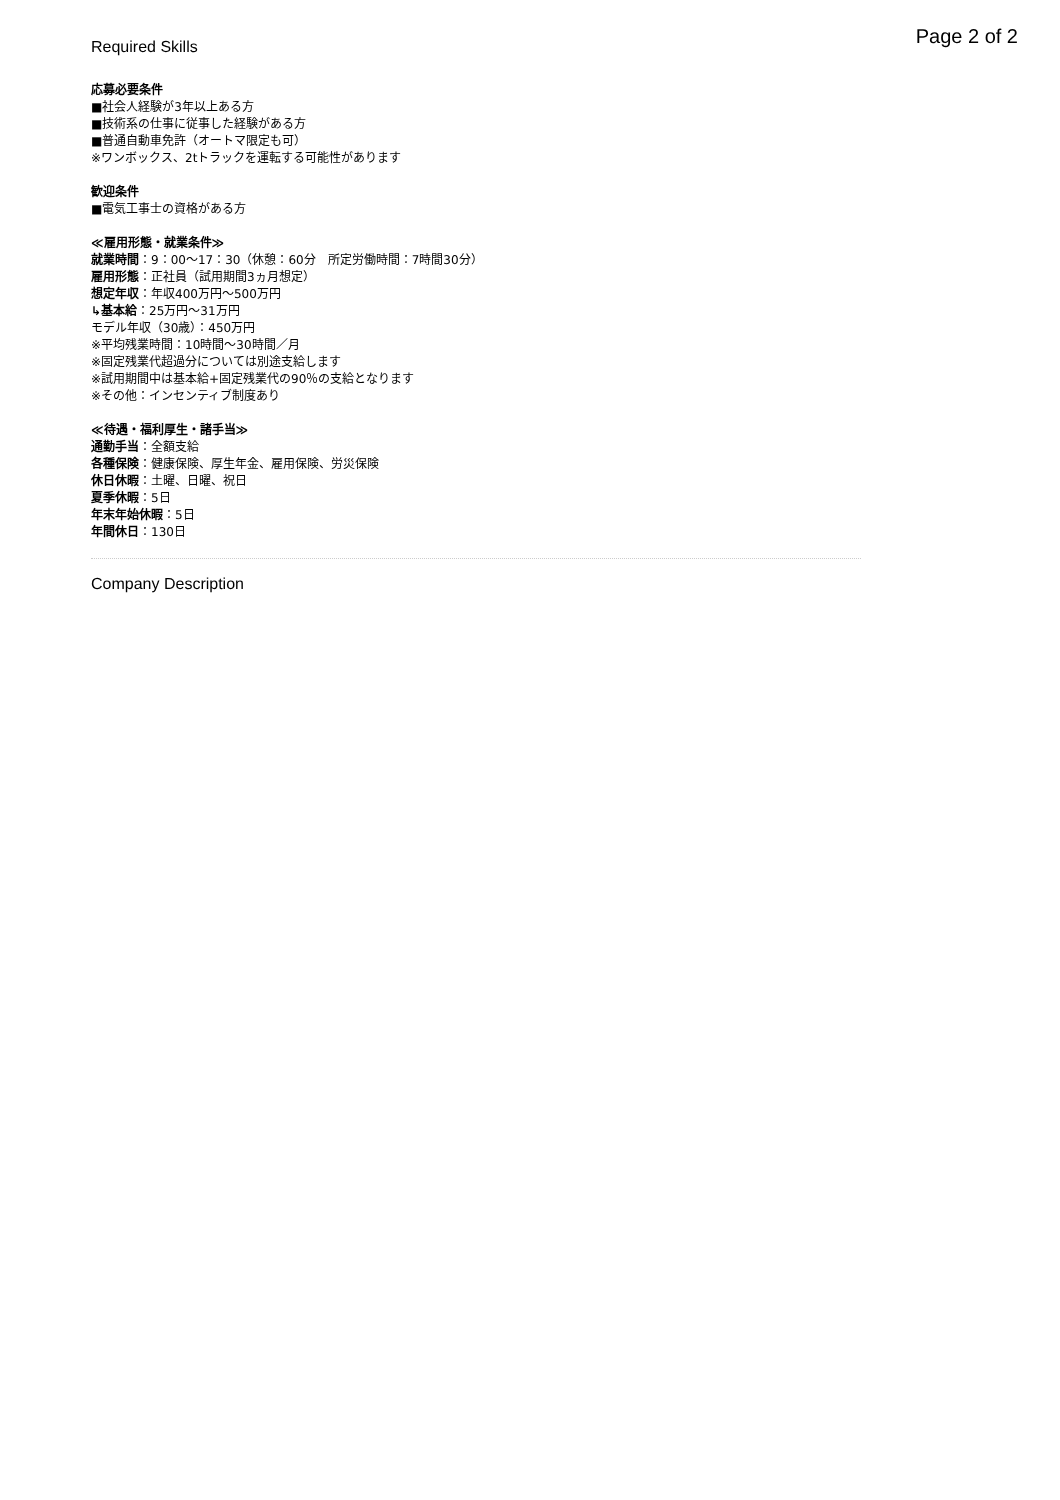Page 2 of 2
Required Skills
応募必要条件
■社会人経験が3年以上ある方
■技術系の仕事に従事した経験がある方
■普通自動車免許（オートマ限定も可）
※ワンボックス、2tトラックを運転する可能性があります
歓迎条件
■電気工事士の資格がある方
≪雇用形態・就業条件≫
就業時間：9：00〜17：30（休憩：60分　所定労働時間：7時間30分）
雇用形態：正社員（試用期間3ヵ月想定）
想定年収：年収400万円〜500万円
↳基本給：25万円〜31万円
モデル年収（30歳）：450万円
※平均残業時間：10時間〜30時間／月
※固定残業代超過分については別途支給します
※試用期間中は基本給+固定残業代の90％の支給となります
※その他：インセンティブ制度あり
≪待遇・福利厚生・諸手当≫
通勤手当：全額支給
各種保険：健康保険、厚生年金、雇用保険、労災保険
休日休暇：土曜、日曜、祝日
夏季休暇：5日
年末年始休暇：5日
年間休日：130日
Company Description